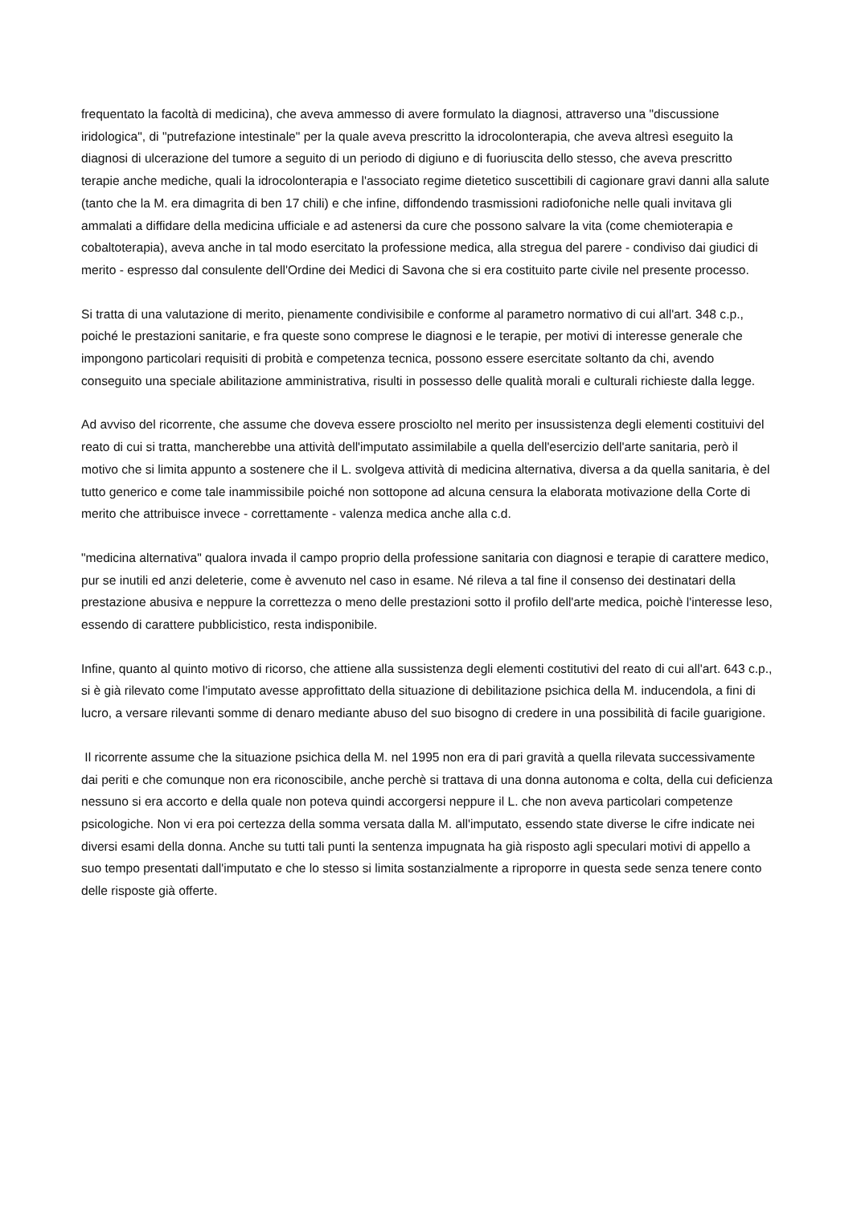frequentato la facoltà di medicina), che aveva ammesso di avere formulato la diagnosi, attraverso una "discussione iridologica", di "putrefazione intestinale" per la quale aveva prescritto la idrocolonterapia, che aveva altresì eseguito la diagnosi di ulcerazione del tumore a seguito di un periodo di digiuno e di fuoriuscita dello stesso, che aveva prescritto terapie anche mediche, quali la idrocolonterapia e l'associato regime dietetico suscettibili di cagionare gravi danni alla salute (tanto che la M. era dimagrita di ben 17 chili) e che infine, diffondendo trasmissioni radiofoniche nelle quali invitava gli ammalati a diffidare della medicina ufficiale e ad astenersi da cure che possono salvare la vita (come chemioterapia e cobaltoterapia), aveva anche in tal modo esercitato la professione medica, alla stregua del parere - condiviso dai giudici di merito - espresso dal consulente dell'Ordine dei Medici di Savona che si era costituito parte civile nel presente processo.
Si tratta di una valutazione di merito, pienamente condivisibile e conforme al parametro normativo di cui all'art. 348 c.p., poiché le prestazioni sanitarie, e fra queste sono comprese le diagnosi e le terapie, per motivi di interesse generale che impongono particolari requisiti di probità e competenza tecnica, possono essere esercitate soltanto da chi, avendo conseguito una speciale abilitazione amministrativa, risulti in possesso delle qualità morali e culturali richieste dalla legge.
Ad avviso del ricorrente, che assume che doveva essere prosciolto nel merito per insussistenza degli elementi costituivi del reato di cui si tratta, mancherebbe una attività dell'imputato assimilabile a quella dell'esercizio dell'arte sanitaria, però il motivo che si limita appunto a sostenere che il L. svolgeva attività di medicina alternativa, diversa a da quella sanitaria, è del tutto generico e come tale inammissibile poiché non sottopone ad alcuna censura la elaborata motivazione della Corte di merito che attribuisce invece - correttamente - valenza medica anche alla c.d.
"medicina alternativa" qualora invada il campo proprio della professione sanitaria con diagnosi e terapie di carattere medico, pur se inutili ed anzi deleterie, come è avvenuto nel caso in esame. Né rileva a tal fine il consenso dei destinatari della prestazione abusiva e neppure la correttezza o meno delle prestazioni sotto il profilo dell'arte medica, poichè l'interesse leso, essendo di carattere pubblicistico, resta indisponibile.
Infine, quanto al quinto motivo di ricorso, che attiene alla sussistenza degli elementi costitutivi del reato di cui all'art. 643 c.p., si è già rilevato come l'imputato avesse approfittato della situazione di debilitazione psichica della M. inducendola, a fini di lucro, a versare rilevanti somme di denaro mediante abuso del suo bisogno di credere in una possibilità di facile guarigione.
Il ricorrente assume che la situazione psichica della M. nel 1995 non era di pari gravità a quella rilevata successivamente dai periti e che comunque non era riconoscibile, anche perchè si trattava di una donna autonoma e colta, della cui deficienza nessuno si era accorto e della quale non poteva quindi accorgersi neppure il L. che non aveva particolari competenze psicologiche. Non vi era poi certezza della somma versata dalla M. all'imputato, essendo state diverse le cifre indicate nei diversi esami della donna. Anche su tutti tali punti la sentenza impugnata ha già risposto agli speculari motivi di appello a suo tempo presentati dall'imputato e che lo stesso si limita sostanzialmente a riproporre in questa sede senza tenere conto delle risposte già offerte.